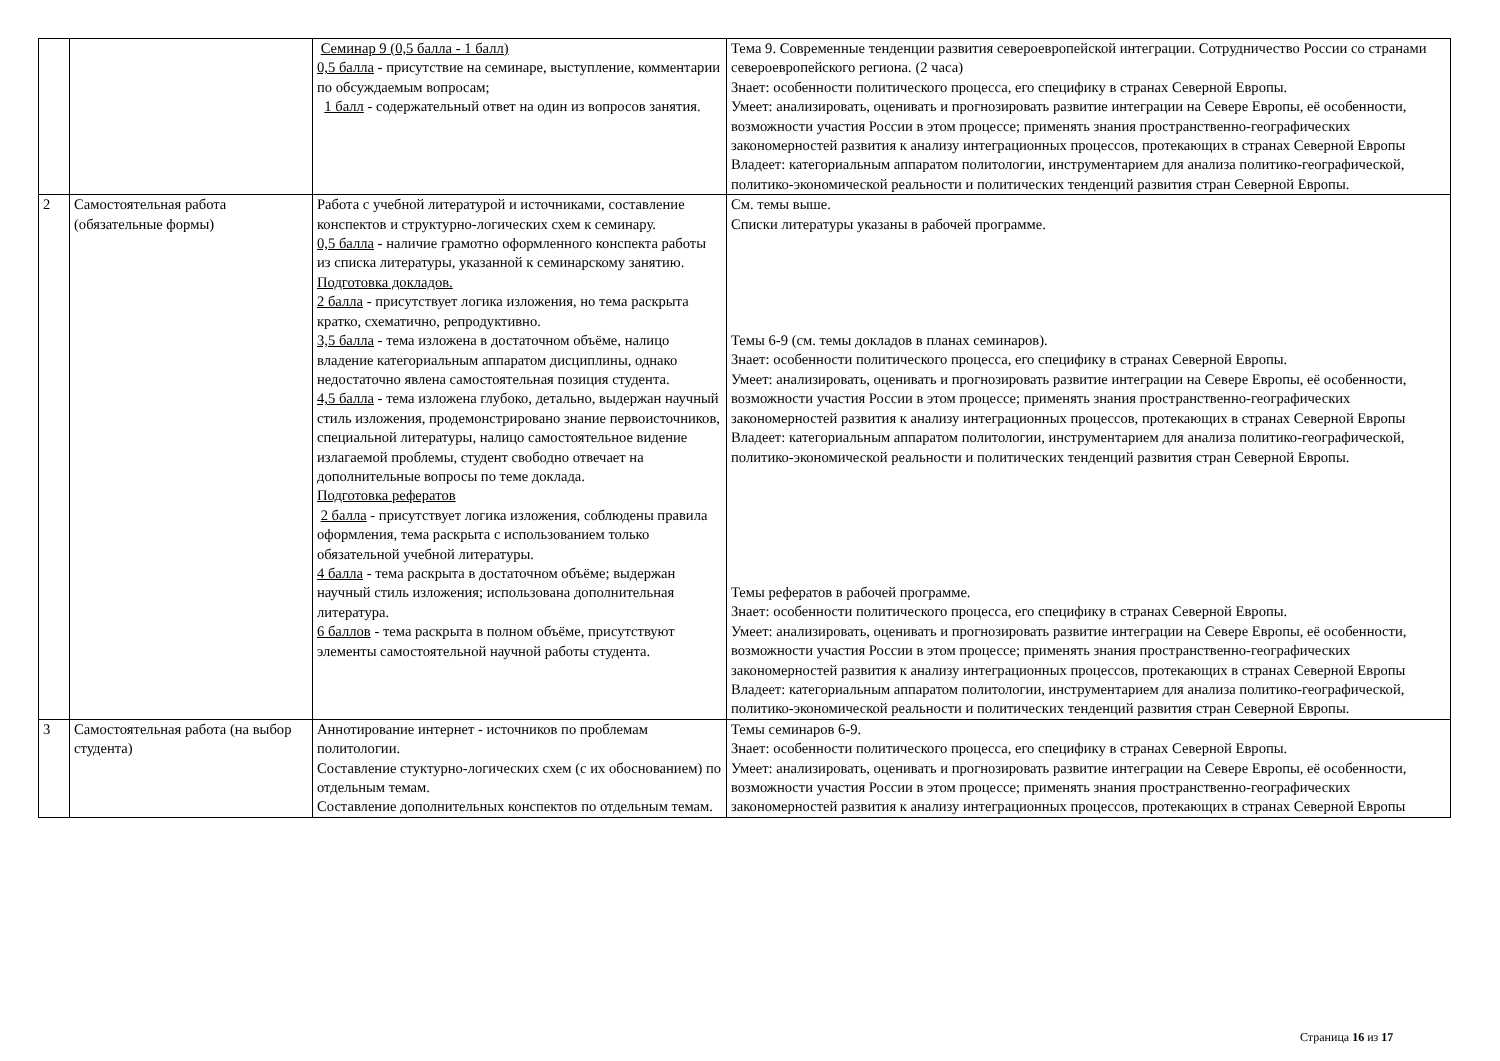| | | Семинар 9 (0,5 балла - 1 балл) 0,5 балла - присутствие на семинаре, выступление, комментарии по обсуждаемым вопросам; 1 балл - содержательный ответ на один из вопросов занятия. | Тема 9. Современные тенденции развития североевропейской интеграции. Сотрудничество России со странами североевропейского региона. (2 часа) Знает: особенности политического процесса, его специфику в странах Северной Европы. Умеет: анализировать, оценивать и прогнозировать развитие интеграции на Севере Европы, её особенности, возможности участия России в этом процессе; применять знания пространственно-географических закономерностей развития к анализу интеграционных процессов, протекающих в странах Северной Европы Владеет: категориальным аппаратом политологии, инструментарием для анализа политико-географической, политико-экономической реальности и политических тенденций развития стран Северной Европы. |
| 2 | Самостоятельная работа (обязательные формы) | Работа с учебной литературой и источниками, составление конспектов и структурно-логических схем к семинару. 0,5 балла - наличие грамотно оформленного конспекта работы из списка литературы, указанной к семинарскому занятию. Подготовка докладов. 2 балла - присутствует логика изложения, но тема раскрыта кратко, схематично, репродуктивно. 3,5 балла - тема изложена в достаточном объёме, налицо владение категориальным аппаратом дисциплины, однако недостаточно явлена самостоятельная позиция студента. 4,5 балла - тема изложена глубоко, детально, выдержан научный стиль изложения, продемонстрировано знание первоисточников, специальной литературы, налицо самостоятельное видение излагаемой проблемы, студент свободно отвечает на дополнительные вопросы по теме доклада. Подготовка рефератов 2 балла - присутствует логика изложения, соблюдены правила оформления, тема раскрыта с использованием только обязательной учебной литературы. 4 балла - тема раскрыта в достаточном объёме; выдержан научный стиль изложения; использована дополнительная литература. 6 баллов - тема раскрыта в полном объёме, присутствуют элементы самостоятельной научной работы студента. | См. темы выше. Списки литературы указаны в рабочей программе. Темы 6-9 (см. темы докладов в планах семинаров). Знает: особенности политического процесса, его специфику в странах Северной Европы. Умеет: анализировать, оценивать и прогнозировать развитие интеграции на Севере Европы, её особенности, возможности участия России в этом процессе; применять знания пространственно-географических закономерностей развития к анализу интеграционных процессов, протекающих в странах Северной Европы Владеет: категориальным аппаратом политологии, инструментарием для анализа политико-географической, политико-экономической реальности и политических тенденций развития стран Северной Европы. Темы рефератов в рабочей программе. Знает: особенности политического процесса, его специфику в странах Северной Европы. Умеет: анализировать, оценивать и прогнозировать развитие интеграции на Севере Европы, её особенности, возможности участия России в этом процессе; применять знания пространственно-географических закономерностей развития к анализу интеграционных процессов, протекающих в странах Северной Европы Владеет: категориальным аппаратом политологии, инструментарием для анализа политико-географической, политико-экономической реальности и политических тенденций развития стран Северной Европы. |
| 3 | Самостоятельная работа (на выбор студента) | Аннотирование интернет - источников по проблемам политологии. Составление стуктурно-логических схем (с их обоснованием) по отдельным темам. Составление дополнительных конспектов по отдельным темам. | Темы семинаров 6-9. Знает: особенности политического процесса, его специфику в странах Северной Европы. Умеет: анализировать, оценивать и прогнозировать развитие интеграции на Севере Европы, её особенности, возможности участия России в этом процессе; применять знания пространственно-географических закономерностей развития к анализу интеграционных процессов, протекающих в странах Северной Европы |
Страница 16 из 17